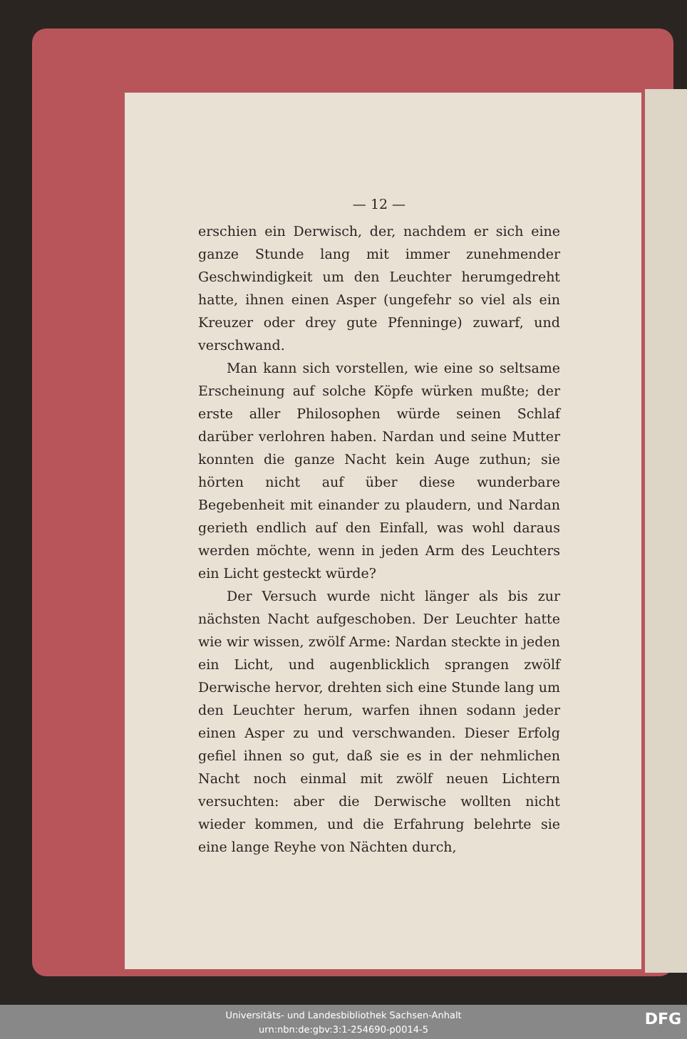— 12 —
erschien ein Derwisch, der, nachdem er sich eine ganze Stunde lang mit immer zunehmender Geschwindigkeit um den Leuchter herumgedreht hatte, ihnen einen Asper (ungefehr so viel als ein Kreuzer oder drey gute Pfenninge) zuwarf, und verschwand.
Man kann sich vorstellen, wie eine so seltsame Erscheinung auf solche Köpfe würken mußte; der erste aller Philosophen würde seinen Schlaf darüber verlohren haben. Nardan und seine Mutter konnten die ganze Nacht kein Auge zuthun; sie hörten nicht auf über diese wunderbare Begebenheit mit einander zu plaudern, und Nardan gerieth endlich auf den Einfall, was wohl daraus werden möchte, wenn in jeden Arm des Leuchters ein Licht gesteckt würde?
Der Versuch wurde nicht länger als bis zur nächsten Nacht aufgeschoben. Der Leuchter hatte wie wir wissen, zwölf Arme: Nardan steckte in jeden ein Licht, und augenblicklich sprangen zwölf Derwische hervor, drehten sich eine Stunde lang um den Leuchter herum, warfen ihnen sodann jeder einen Asper zu und verschwanden. Dieser Erfolg gefiel ihnen so gut, daß sie es in der nehmlichen Nacht noch einmal mit zwölf neuen Lichtern versuchten: aber die Derwische wollten nicht wieder kommen, und die Erfahrung belehrte sie eine lange Reyhe von Nächten durch,
Universitäts- und Landesbibliothek Sachsen-Anhalt
urn:nbn:de:gbv:3:1-254690-p0014-5
DFG